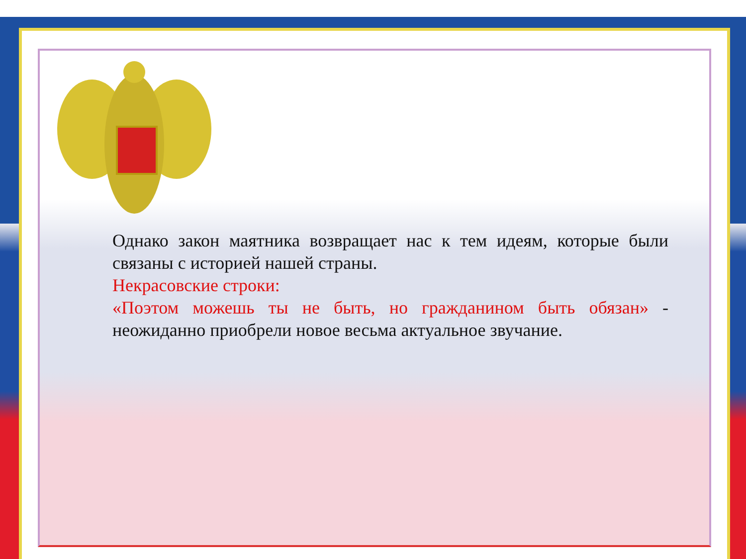Однако закон маятника возвращает нас к тем идеям, которые были связаны с историей нашей страны.
Некрасовские строки:
«Поэтом можешь ты не быть, но гражданином быть обязан» - неожиданно приобрели новое весьма актуальное звучание.